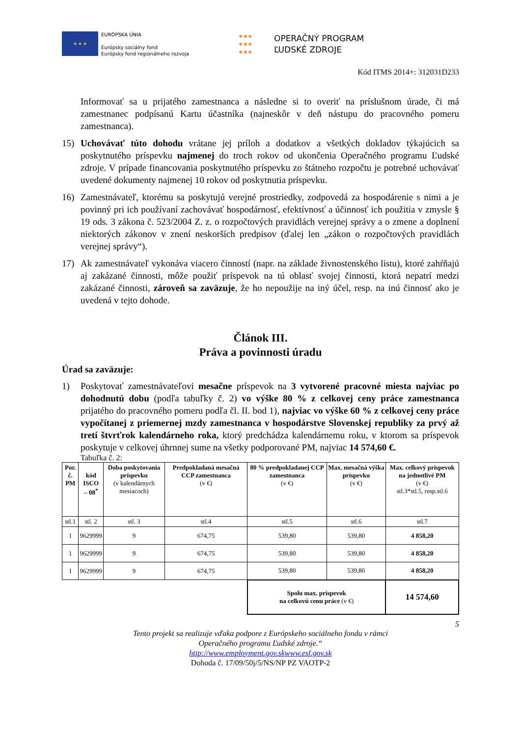★ ★ ★
EURÓPSKA ÚNIA
Európsky sociálny fond
Európsky fond regionálneho rozvoja
●●●
●●●
●●●
OPERAČNÝ PROGRAM
ĽUDSKÉ ZDROJE
Kód ITMS 2014+: 312031D233
Informovať sa u prijatého zamestnanca a následne si to overiť na príslušnom úrade, či má zamestnanec podpísanú Kartu účastníka (najneskôr v deň nástupu do pracovného pomeru zamestnanca).
15) Uchovávať túto dohodu vrátane jej príloh a dodatkov a všetkých dokladov týkajúcich sa poskytnutého príspevku najmenej do troch rokov od ukončenia Operačného programu Ľudské zdroje. V prípade financovania poskytnutého príspevku zo štátneho rozpočtu je potrebné uchovávať uvedené dokumenty najmenej 10 rokov od poskytnutia príspevku.
16) Zamestnávateľ, ktorému sa poskytujú verejné prostriedky, zodpovedá za hospodárenie s nimi a je povinný pri ich používaní zachovávať hospodárnosť, efektívnosť a účinnosť ich použitia v zmysle § 19 ods. 3 zákona č. 523/2004 Z. z. o rozpočtových pravidlách verejnej správy a o zmene a doplnení niektorých zákonov v znení neskorších predpisov (ďalej len „zákon o rozpočtových pravidlách verejnej správy“).
17) Ak zamestnávateľ vykonáva viacero činností (napr. na základe živnostenského listu), ktoré zahŕňajú aj zakázané činnosti, môže použiť príspevok na tú oblasť svojej činnosti, ktorá nepatrí medzi zakázané činnosti, zároveň sa zaväzuje, že ho nepoužije na iný účel, resp. na inú činnosť ako je uvedená v tejto dohode.
Článok III.
Práva a povinnosti úradu
Úrad sa zaväzuje:
1) Poskytovať zamestnávateľovi mesačne príspevok na 3 vytvorené pracovné miesta najviac po dohodnutú dobu (podľa tabuľky č. 2) vo výške 80 % z celkovej ceny práce zamestnanca prijatého do pracovného pomeru podľa čl. II. bod 1), najviac vo výške 60 % z celkovej ceny práce vypočítanej z priemernej mzdy zamestnanca v hospodárstve Slovenskej republiky za prvý až tretí štvrťrok kalendárneho roka, ktorý predchádza kalendárnemu roku, v ktorom sa príspevok poskytuje v celkovej úhrnnej sume na všetky podporované PM, najviac 14 574,60 €.
Tabuľka č. 2:
| Por. č. PM | kód ISCO – 08<sup>*</sup> | Doba poskytovania príspevku (v kalendárnych mesiacoch) | Predpokladaná mesačná CCP zamestnanca (v €) | 80 % predpokladanej CCP zamestnanca (v €) | Max. mesačná výška príspevku (v €) | Max. celkový príspevok na jednotlivé PM (v €) stl.3*stl.5, resp.stl.6 |
| --- | --- | --- | --- | --- | --- | --- |
| stl.1 | stl. 2 | stl. 3 | stl.4 | stl.5 | stl.6 | stl.7 |
| 1 | 9629999 | 9 | 674,75 | 539,80 | 539,80 | 4 858,20 |
| 1 | 9629999 | 9 | 674,75 | 539,80 | 539,80 | 4 858,20 |
| 1 | 9629999 | 9 | 674,75 | 539,80 | 539,80 | 4 858,20 |
| | | | | Spolu max. príspevok na celkovú cenu práce (v €) | | 14 574,60 |
5
Tento projekt sa realizuje vďaka podpore z Európskeho sociálneho fondu v rámci
Operačného programu Ľudské zdroje.“
http://www.employment.gov.skwww.esf.gov.sk
Dohoda č. 17/09/50j/5/NS/NP PZ VAOTP-2